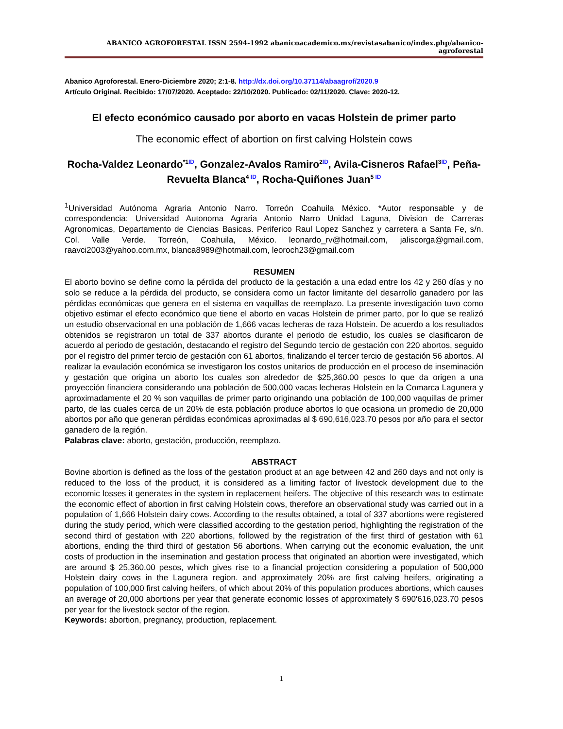ABANICO AGROFORESTAL ISSN 2594-1992 abanicoacademico.mx/revistasabanico/index.php/abanico-agroforestal
Abanico Agroforestal. Enero-Diciembre 2020; 2:1-8. http://dx.doi.org/10.37114/abaagrof/2020.9
Artículo Original. Recibido: 17/07/2020. Aceptado: 22/10/2020. Publicado: 02/11/2020. Clave: 2020-12.
El efecto económico causado por aborto en vacas Holstein de primer parto
The economic effect of abortion on first calving Holstein cows
Rocha-Valdez Leonardo<sup>*1ID</sup>, Gonzalez-Avalos Ramiro<sup>2ID</sup>, Avila-Cisneros Rafael<sup>3ID</sup>, Peña-Revuelta Blanca<sup>4 ID</sup>, Rocha-Quiñones Juan<sup>5 ID</sup>
<sup>1</sup> Universidad Autónoma Agraria Antonio Narro. Torreón Coahuila México. *Autor responsable y de correspondencia: Universidad Autonoma Agraria Antonio Narro Unidad Laguna, Division de Carreras Agronomicas, Departamento de Ciencias Basicas. Periferico Raul Lopez Sanchez y carretera a Santa Fe, s/n. Col. Valle Verde. Torreón, Coahuila, México. leonardo_rv@hotmail.com, jaliscorga@gmail.com, raavci2003@yahoo.com.mx, blanca8989@hotmail.com, leoroch23@gmail.com
RESUMEN
El aborto bovino se define como la pérdida del producto de la gestación a una edad entre los 42 y 260 días y no solo se reduce a la pérdida del producto, se considera como un factor limitante del desarrollo ganadero por las pérdidas económicas que genera en el sistema en vaquillas de reemplazo. La presente investigación tuvo como objetivo estimar el efecto económico que tiene el aborto en vacas Holstein de primer parto, por lo que se realizó un estudio observacional en una población de 1,666 vacas lecheras de raza Holstein. De acuerdo a los resultados obtenidos se registraron un total de 337 abortos durante el periodo de estudio, los cuales se clasificaron de acuerdo al periodo de gestación, destacando el registro del Segundo tercio de gestación con 220 abortos, seguido por el registro del primer tercio de gestación con 61 abortos, finalizando el tercer tercio de gestación 56 abortos. Al realizar la evaulación económica se investigaron los costos unitarios de producción en el proceso de inseminación y gestación que origina un aborto los cuales son alrededor de $25,360.00 pesos lo que da origen a una proyección financiera considerando una población de 500,000 vacas lecheras Holstein en la Comarca Lagunera y aproximadamente el 20 % son vaquillas de primer parto originando una población de 100,000 vaquillas de primer parto, de las cuales cerca de un 20% de esta población produce abortos lo que ocasiona un promedio de 20,000 abortos por año que generan pérdidas económicas aproximadas al $ 690,616,023.70 pesos por año para el sector ganadero de la región.
Palabras clave: aborto, gestación, producción, reemplazo.
ABSTRACT
Bovine abortion is defined as the loss of the gestation product at an age between 42 and 260 days and not only is reduced to the loss of the product, it is considered as a limiting factor of livestock development due to the economic losses it generates in the system in replacement heifers. The objective of this research was to estimate the economic effect of abortion in first calving Holstein cows, therefore an observational study was carried out in a population of 1,666 Holstein dairy cows. According to the results obtained, a total of 337 abortions were registered during the study period, which were classified according to the gestation period, highlighting the registration of the second third of gestation with 220 abortions, followed by the registration of the first third of gestation with 61 abortions, ending the third third of gestation 56 abortions. When carrying out the economic evaluation, the unit costs of production in the insemination and gestation process that originated an abortion were investigated, which are around $ 25,360.00 pesos, which gives rise to a financial projection considering a population of 500,000 Holstein dairy cows in the Lagunera region. and approximately 20% are first calving heifers, originating a population of 100,000 first calving heifers, of which about 20% of this population produces abortions, which causes an average of 20,000 abortions per year that generate economic losses of approximately $ 690'616,023.70 pesos per year for the livestock sector of the region.
Keywords: abortion, pregnancy, production, replacement.
1